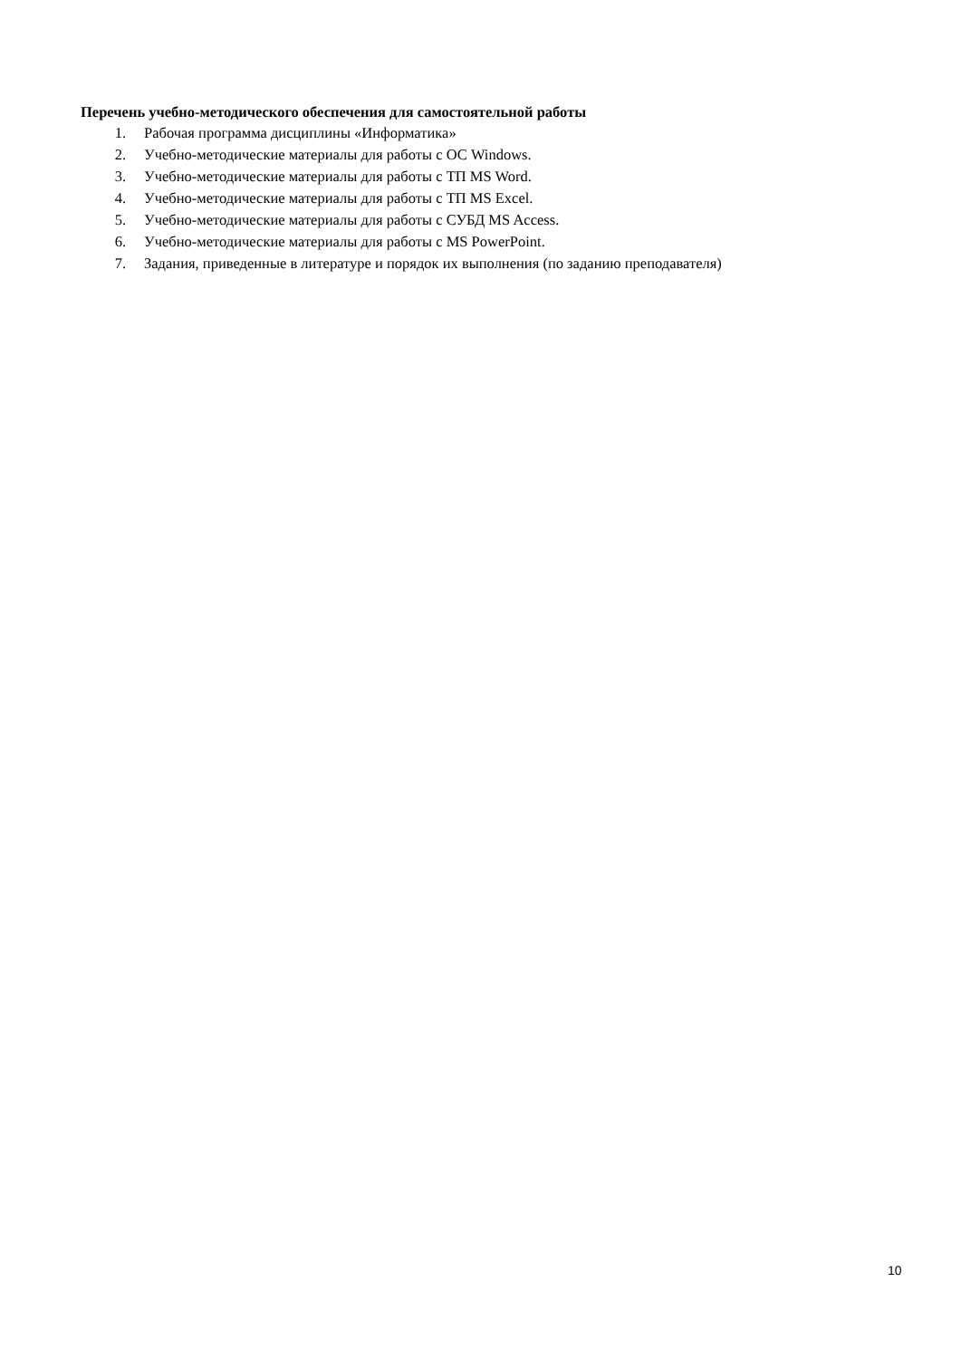Перечень учебно-методического обеспечения для самостоятельной работы
1. Рабочая программа дисциплины «Информатика»
2. Учебно-методические материалы для работы с ОС Windows.
3. Учебно-методические материалы для работы с ТП MS Word.
4. Учебно-методические материалы для работы с ТП MS Excel.
5. Учебно-методические материалы для работы с СУБД MS Access.
6. Учебно-методические материалы для работы с MS PowerPoint.
7. Задания, приведенные в литературе и порядок их выполнения (по заданию преподавателя)
10